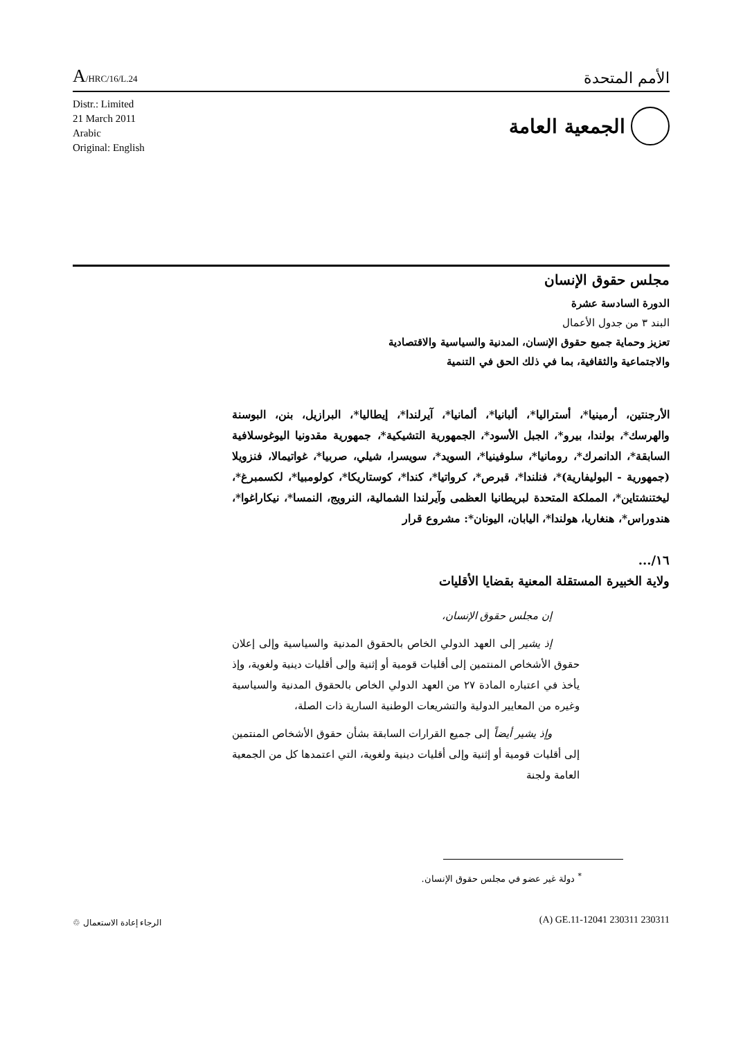A/HRC/16/L.24
الأمم المتحدة
Distr.: Limited
21 March 2011
Arabic
Original: English
الجمعية العامة
مجلس حقوق الإنسان
الدورة السادسة عشرة
البند ٣ من جدول الأعمال
تعزيز وحماية جميع حقوق الإنسان، المدنية والسياسية والاقتصادية
والاجتماعية والثقافية، بما في ذلك الحق في التنمية
الأرجنتين، أرمينيا*، أستراليا*، ألبانيا*، ألمانيا*، آيرلندا*، إيطاليا*، البرازيل، بنن، البوسنة والهرسك*، بولندا، بيرو*، الجبل الأسود*، الجمهورية التشيكية*، جمهورية مقدونيا اليوغوسلافية السابقة*، الدانمرك*، رومانيا*، سلوفينيا*، السويد*، سويسرا، شيلي، صربيا*، غواتيمالا، فنزويلا (جمهورية - البوليفارية)*، فنلندا*، قبرص*، كرواتيا*، كندا*، كوستاريكا*، كولومبيا*، لكسمبرغ*، ليختنشتاين*، المملكة المتحدة لبريطانيا العظمى وآيرلندا الشمالية، النرويج، النمسا*، نيكاراغوا*، هندوراس*، هنغاريا، هولندا*، اليابان، اليونان*: مشروع قرار
١٦/...
ولاية الخبيرة المستقلة المعنية بقضايا الأقليات
إن مجلس حقوق الإنسان،
إذ يشير إلى العهد الدولي الخاص بالحقوق المدنية والسياسية وإلى إعلان حقوق الأشخاص المنتمين إلى أقليات قومية أو إثنية وإلى أقليات دينية ولغوية، وإذ يأخذ في اعتباره المادة ٢٧ من العهد الدولي الخاص بالحقوق المدنية والسياسية وغيره من المعايير الدولية والتشريعات الوطنية السارية ذات الصلة،
وإذ يشير أيضاً إلى جميع القرارات السابقة بشأن حقوق الأشخاص المنتمين إلى أقليات قومية أو إثنية وإلى أقليات دينية ولغوية، التي اعتمدها كل من الجمعية العامة ولجنة
<sup>*</sup> دولة غير عضو في مجلس حقوق الإنسان.
(A) GE.11-12041 230311 230311 الرجاء إعادة الاستعمال ♲